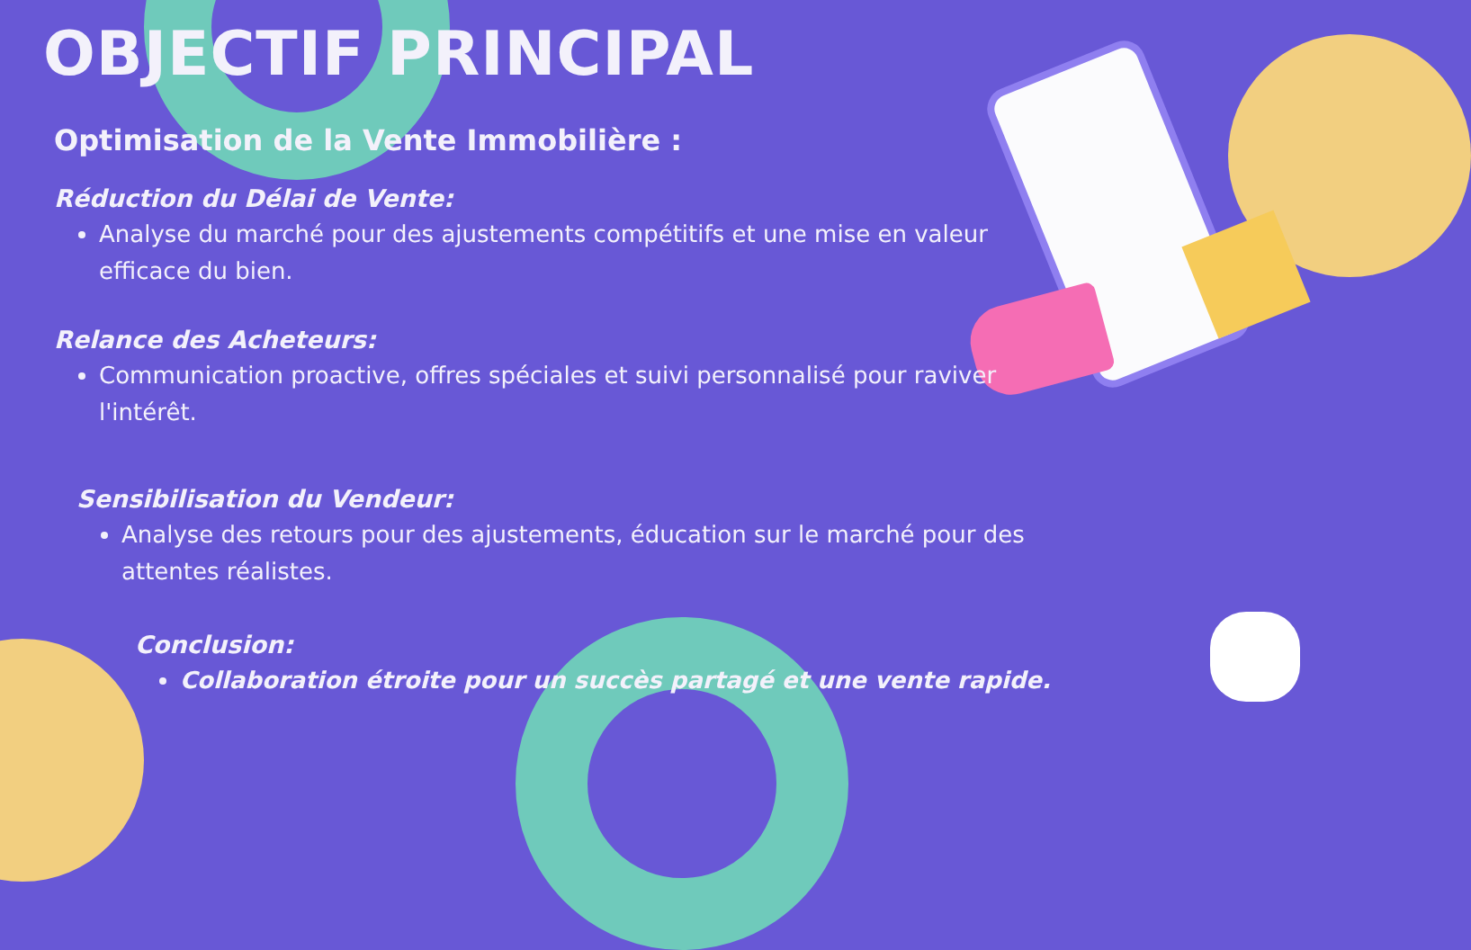OBJECTIF PRINCIPAL
Optimisation de la Vente Immobilière :
Réduction du Délai de Vente:
Analyse du marché pour des ajustements compétitifs et une mise en valeur efficace du bien.
Relance des Acheteurs:
Communication proactive, offres spéciales et suivi personnalisé pour raviver l'intérêt.
Sensibilisation du Vendeur:
Analyse des retours pour des ajustements, éducation sur le marché pour des attentes réalistes.
Conclusion:
Collaboration étroite pour un succès partagé et une vente rapide.